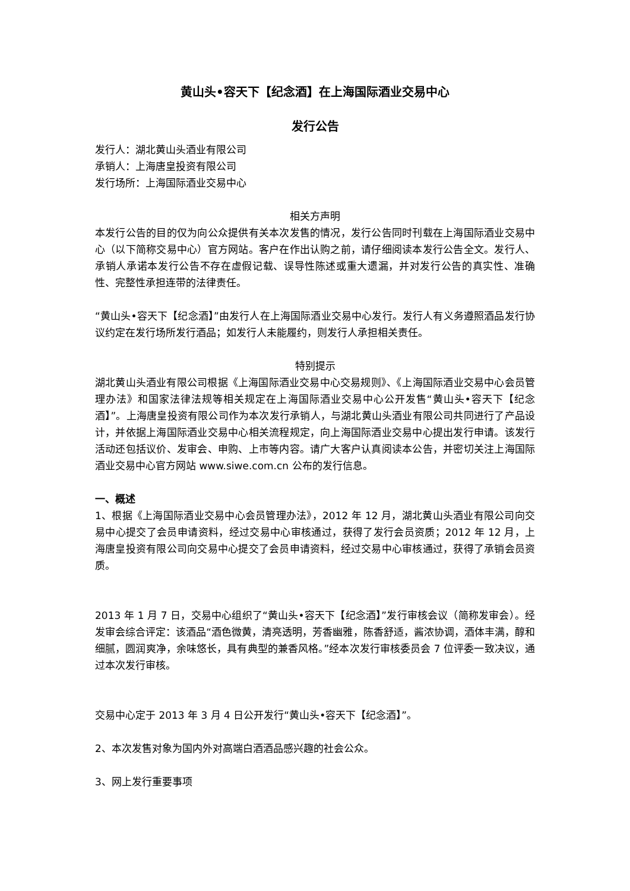黄山头•容天下【纪念酒】在上海国际酒业交易中心
发行公告
发行人：湖北黄山头酒业有限公司
承销人：上海唐皇投资有限公司
发行场所：上海国际酒业交易中心
相关方声明
本发行公告的目的仅为向公众提供有关本次发售的情况，发行公告同时刊载在上海国际酒业交易中心（以下简称交易中心）官方网站。客户在作出认购之前，请仔细阅读本发行公告全文。发行人、承销人承诺本发行公告不存在虚假记载、误导性陈述或重大遗漏，并对发行公告的真实性、准确性、完整性承担连带的法律责任。
“黄山头•容天下【纪念酒】”由发行人在上海国际酒业交易中心发行。发行人有义务遵照酒品发行协议约定在发行场所发行酒品；如发行人未能履约，则发行人承担相关责任。
特别提示
湖北黄山头酒业有限公司根据《上海国际酒业交易中心交易规则》、《上海国际酒业交易中心会员管理办法》和国家法律法规等相关规定在上海国际酒业交易中心公开发售“黄山头•容天下【纪念酒】”。上海唐皇投资有限公司作为本次发行承销人，与湖北黄山头酒业有限公司共同进行了产品设计，并依据上海国际酒业交易中心相关流程规定，向上海国际酒业交易中心提出发行申请。该发行活动还包括议价、发审会、申购、上市等内容。请广大客户认真阅读本公告，并密切关注上海国际酒业交易中心官方网站 www.siwe.com.cn 公布的发行信息。
一、概述
1、根据《上海国际酒业交易中心会员管理办法》，2012 年 12 月，湖北黄山头酒业有限公司向交易中心提交了会员申请资料，经过交易中心审核通过，获得了发行会员资质；2012 年 12 月，上海唐皇投资有限公司向交易中心提交了会员申请资料，经过交易中心审核通过，获得了承销会员资质。
2013 年 1 月 7 日，交易中心组织了“黄山头•容天下【纪念酒】”发行审核会议（简称发审会）。经发审会综合评定：该酒品“酒色微黄，清亮透明，芳香幽雅，陈香舒适，酱浓协调，酒体丰满，醇和细腻，圆润爽净，余味悠长，具有典型的兼香风格。”经本次发行审核委员会 7 位评委一致决议，通过本次发行审核。
交易中心定于 2013 年 3 月 4 日公开发行“黄山头•容天下【纪念酒】”。
2、本次发售对象为国内外对高端白酒酒品感兴趣的社会公众。
3、网上发行重要事项